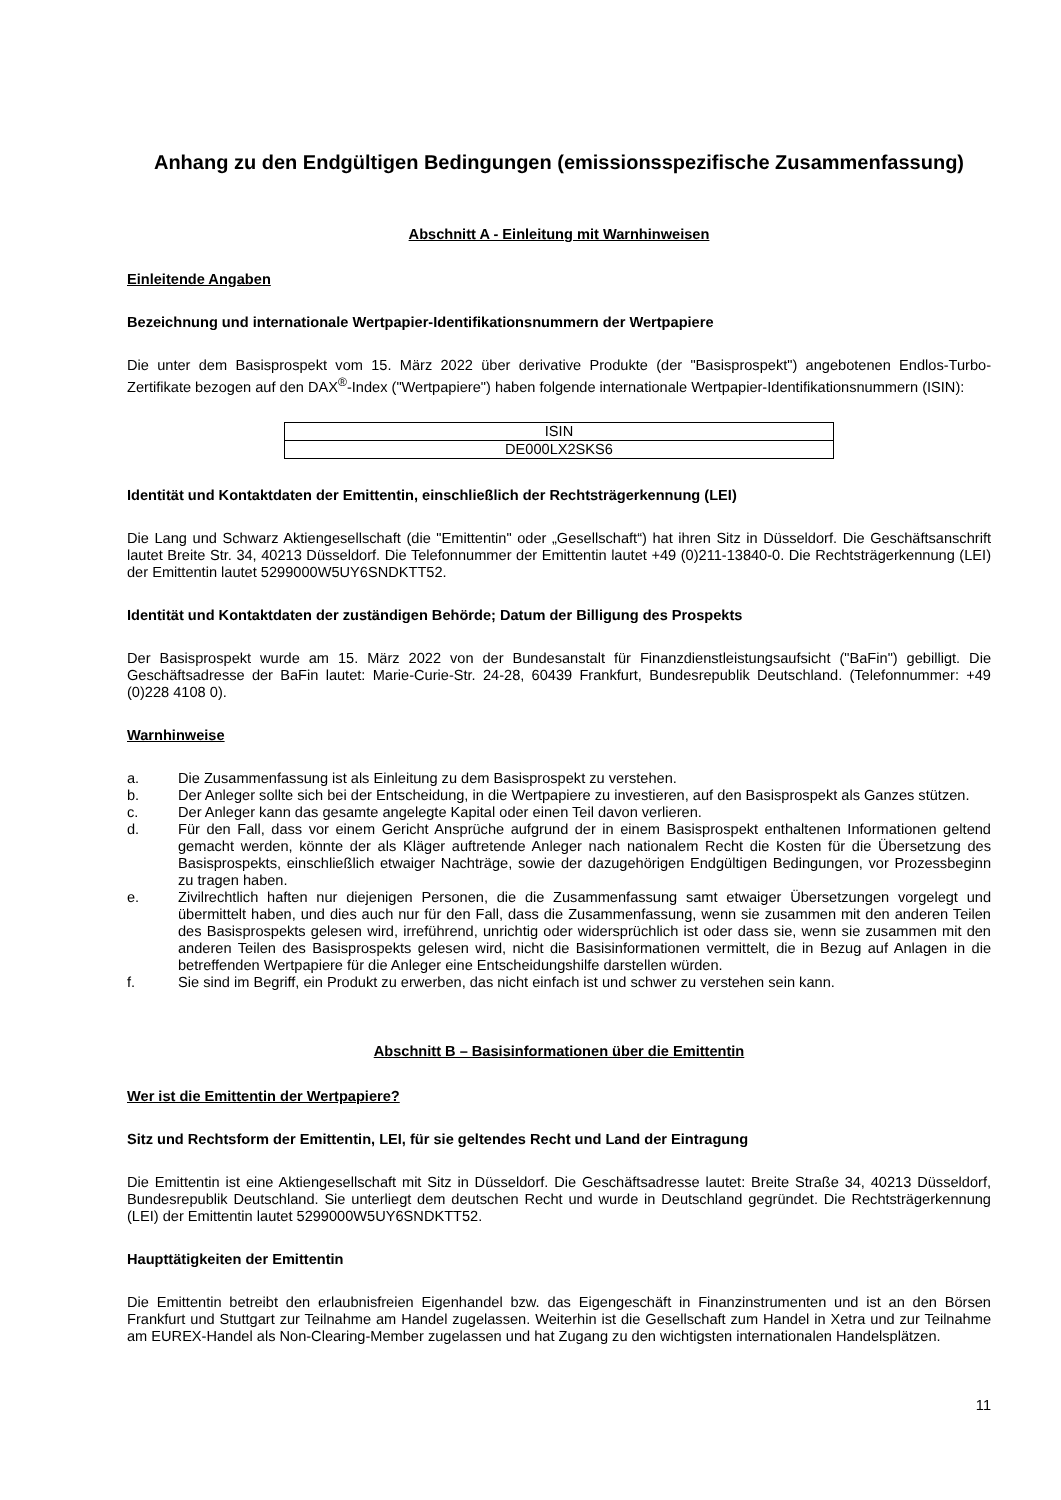Anhang zu den Endgültigen Bedingungen (emissionsspezifische Zusammenfassung)
Abschnitt A - Einleitung mit Warnhinweisen
Einleitende Angaben
Bezeichnung und internationale Wertpapier-Identifikationsnummern der Wertpapiere
Die unter dem Basisprospekt vom 15. März 2022 über derivative Produkte (der "Basisprospekt") angebotenen Endlos-Turbo-Zertifikate bezogen auf den DAX<sup>®</sup>-Index ("Wertpapiere") haben folgende internationale Wertpapier-Identifikationsnummern (ISIN):
| ISIN |
| --- |
| DE000LX2SKS6 |
Identität und Kontaktdaten der Emittentin, einschließlich der Rechtsträgerkennung (LEI)
Die Lang und Schwarz Aktiengesellschaft (die "Emittentin" oder „Gesellschaft“) hat ihren Sitz in Düsseldorf. Die Geschäftsanschrift lautet Breite Str. 34, 40213 Düsseldorf. Die Telefonnummer der Emittentin lautet +49 (0)211-13840-0. Die Rechtsträgerkennung (LEI) der Emittentin lautet 5299000W5UY6SNDKTT52.
Identität und Kontaktdaten der zuständigen Behörde; Datum der Billigung des Prospekts
Der Basisprospekt wurde am 15. März 2022 von der Bundesanstalt für Finanzdienstleistungsaufsicht ("BaFin") gebilligt. Die Geschäftsadresse der BaFin lautet: Marie-Curie-Str. 24-28, 60439 Frankfurt, Bundesrepublik Deutschland. (Telefonnummer: +49 (0)228 4108 0).
Warnhinweise
a. Die Zusammenfassung ist als Einleitung zu dem Basisprospekt zu verstehen.
b. Der Anleger sollte sich bei der Entscheidung, in die Wertpapiere zu investieren, auf den Basisprospekt als Ganzes stützen.
c. Der Anleger kann das gesamte angelegte Kapital oder einen Teil davon verlieren.
d. Für den Fall, dass vor einem Gericht Ansprüche aufgrund der in einem Basisprospekt enthaltenen Informationen geltend gemacht werden, könnte der als Kläger auftretende Anleger nach nationalem Recht die Kosten für die Übersetzung des Basisprospekts, einschließlich etwaiger Nachträge, sowie der dazugehörigen Endgültigen Bedingungen, vor Prozessbeginn zu tragen haben.
e. Zivilrechtlich haften nur diejenigen Personen, die die Zusammenfassung samt etwaiger Übersetzungen vorgelegt und übermittelt haben, und dies auch nur für den Fall, dass die Zusammenfassung, wenn sie zusammen mit den anderen Teilen des Basisprospekts gelesen wird, irreführend, unrichtig oder widersprüchlich ist oder dass sie, wenn sie zusammen mit den anderen Teilen des Basisprospekts gelesen wird, nicht die Basisinformationen vermittelt, die in Bezug auf Anlagen in die betreffenden Wertpapiere für die Anleger eine Entscheidungshilfe darstellen würden.
f. Sie sind im Begriff, ein Produkt zu erwerben, das nicht einfach ist und schwer zu verstehen sein kann.
Abschnitt B – Basisinformationen über die Emittentin
Wer ist die Emittentin der Wertpapiere?
Sitz und Rechtsform der Emittentin, LEI, für sie geltendes Recht und Land der Eintragung
Die Emittentin ist eine Aktiengesellschaft mit Sitz in Düsseldorf. Die Geschäftsadresse lautet: Breite Straße 34, 40213 Düsseldorf, Bundesrepublik Deutschland. Sie unterliegt dem deutschen Recht und wurde in Deutschland gegründet. Die Rechtsträgerkennung (LEI) der Emittentin lautet 5299000W5UY6SNDKTT52.
Haupttätigkeiten der Emittentin
Die Emittentin betreibt den erlaubnisfreien Eigenhandel bzw. das Eigengeschäft in Finanzinstrumenten und ist an den Börsen Frankfurt und Stuttgart zur Teilnahme am Handel zugelassen. Weiterhin ist die Gesellschaft zum Handel in Xetra und zur Teilnahme am EUREX-Handel als Non-Clearing-Member zugelassen und hat Zugang zu den wichtigsten internationalen Handelsplätzen.
11